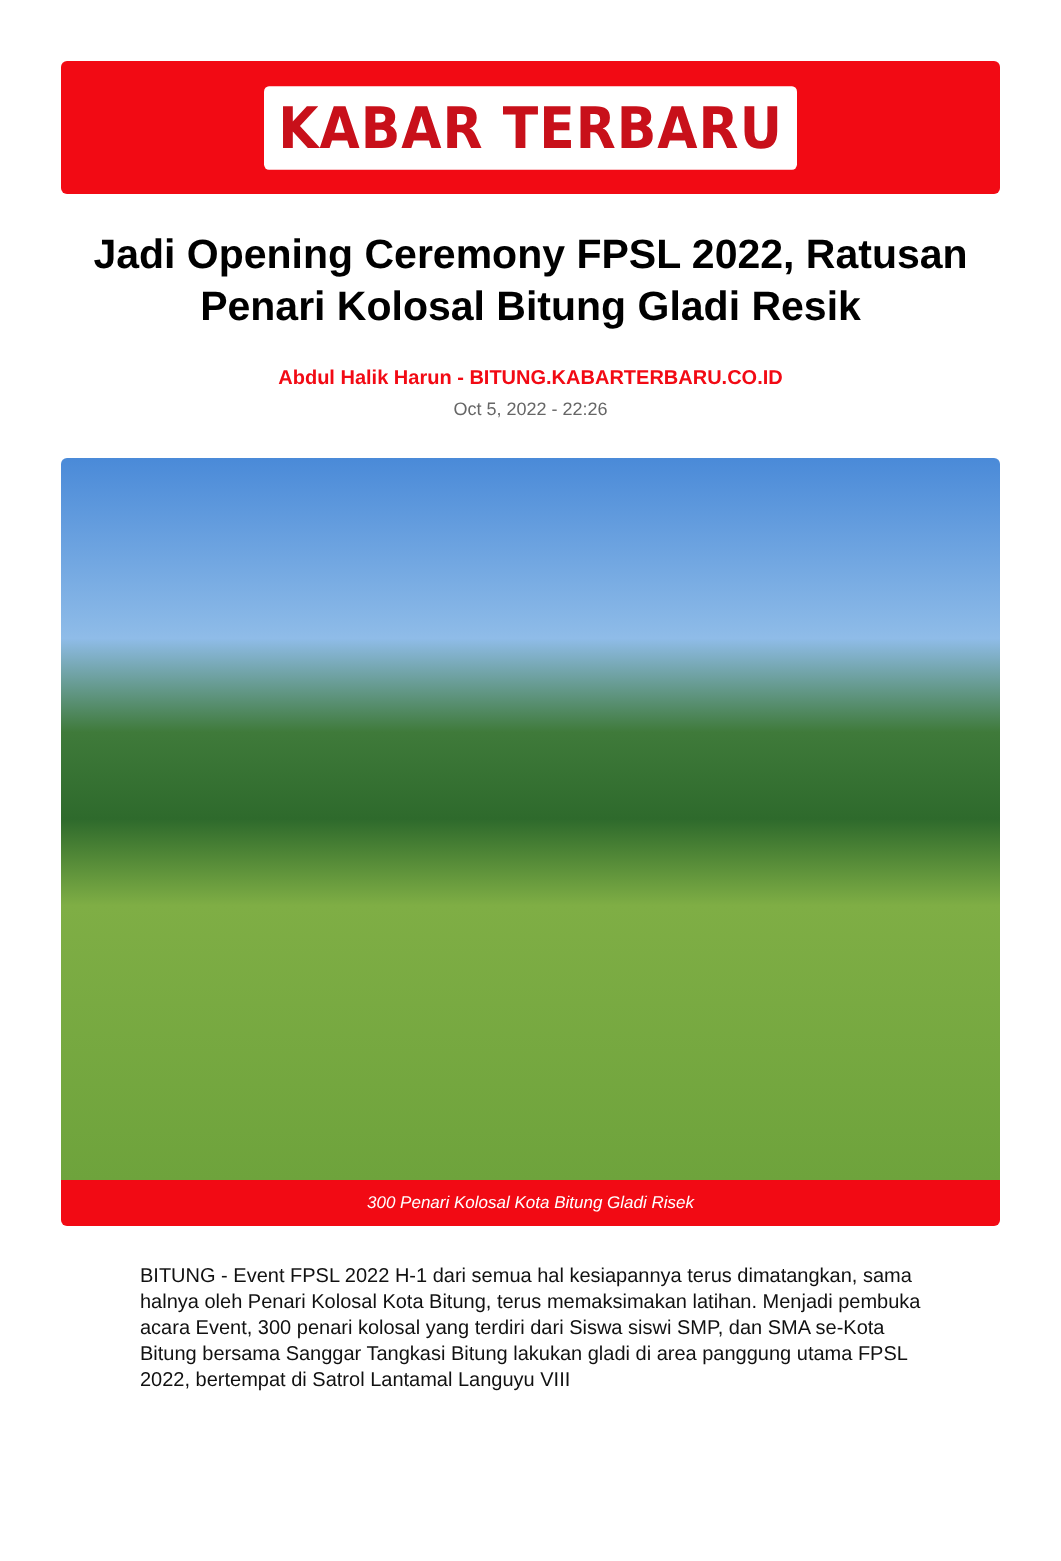KABAR TERBARU
Jadi Opening Ceremony FPSL 2022, Ratusan Penari Kolosal Bitung Gladi Resik
Abdul Halik Harun - BITUNG.KABARTERBARU.CO.ID
Oct 5, 2022 - 22:26
300 Penari Kolosal Kota Bitung Gladi Risek
BITUNG - Event FPSL 2022 H-1 dari semua hal kesiapannya terus dimatangkan, sama halnya oleh Penari Kolosal Kota Bitung, terus memaksimakan latihan. Menjadi pembuka acara Event, 300 penari kolosal yang terdiri dari Siswa siswi SMP, dan SMA se-Kota Bitung bersama Sanggar Tangkasi Bitung lakukan gladi di area panggung utama FPSL 2022, bertempat di Satrol Lantamal Languyu VIII